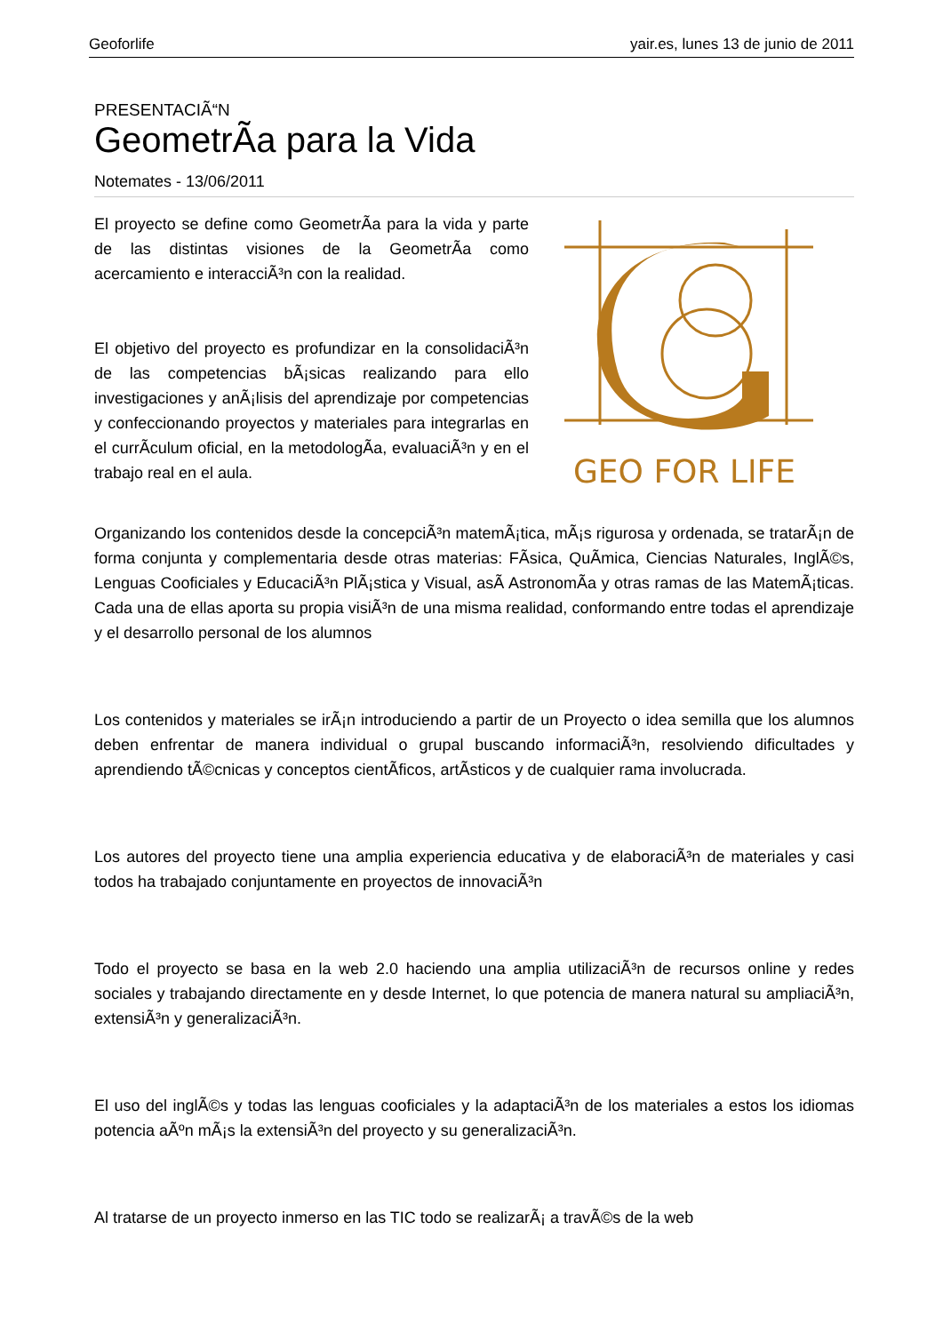Geoforlife yair.es, lunes 13 de junio de 2011
PRESENTACIÃ“N
GeometrÃ­a para la Vida
Notemates - 13/06/2011
El proyecto se define como GeometrÃ­a para la vida y parte de las distintas visiones de la GeometrÃ­a como acercamiento e interacciÃ³n con la realidad.
El objetivo del proyecto es profundizar en la consolidaciÃ³n de las competencias bÃ¡sicas realizando para ello investigaciones y anÃ¡lisis del aprendizaje por competencias y confeccionando proyectos y materiales para integrarlas en el currÃ­culum oficial, en la metodologÃ­a, evaluaciÃ³n y en el trabajo real en el aula.
GEO FOR LIFE
Organizando los contenidos desde la concepciÃ³n matemÃ¡tica, mÃ¡s rigurosa y ordenada, se tratarÃ¡n de forma conjunta y complementaria desde otras materias: FÃ­sica, QuÃ­mica, Ciencias Naturales, InglÃ©s, Lenguas Cooficiales y EducaciÃ³n PlÃ¡stica y Visual, asÃ­ AstronomÃ­a y otras ramas de las MatemÃ¡ticas. Cada una de ellas aporta su propia visiÃ³n de una misma realidad, conformando entre todas el aprendizaje y el desarrollo personal de los alumnos
Los contenidos y materiales se irÃ¡n introduciendo a partir de un Proyecto o idea semilla que los alumnos deben enfrentar de manera individual o grupal buscando informaciÃ³n, resolviendo dificultades y aprendiendo tÃ©cnicas y conceptos cientÃ­ficos, artÃ­sticos y de cualquier rama involucrada.
Los autores del proyecto tiene una amplia experiencia educativa y de elaboraciÃ³n de materiales y casi todos ha trabajado conjuntamente en proyectos de innovaciÃ³n
Todo el proyecto se basa en la web 2.0 haciendo una amplia utilizaciÃ³n de recursos online y redes sociales y trabajando directamente en y desde Internet, lo que potencia de manera natural su ampliaciÃ³n, extensiÃ³n y generalizaciÃ³n.
El uso del inglÃ©s y todas las lenguas cooficiales y la adaptaciÃ³n de los materiales a estos los idiomas potencia aÃºn mÃ¡s la extensiÃ³n del proyecto y su generalizaciÃ³n.
Al tratarse de un proyecto inmerso en las TIC todo se realizarÃ¡ a travÃ©s de la web